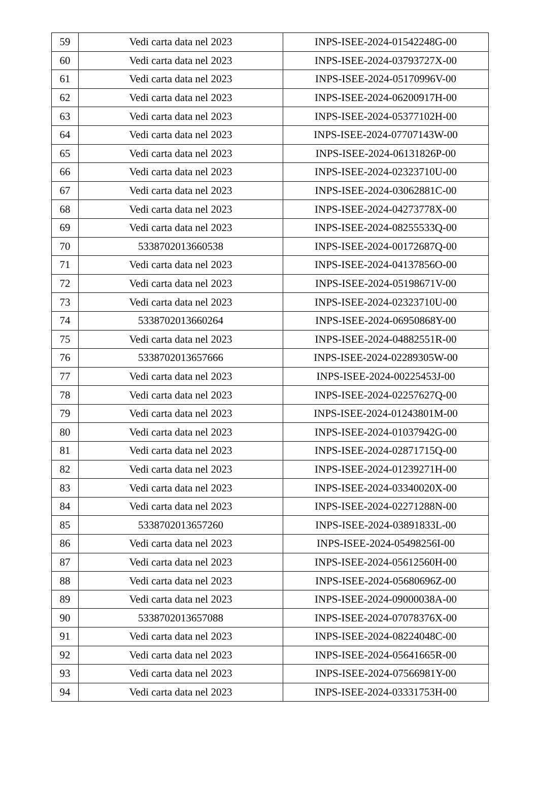| 59 | Vedi carta data nel 2023 | INPS-ISEE-2024-01542248G-00 |
| 60 | Vedi carta data nel 2023 | INPS-ISEE-2024-03793727X-00 |
| 61 | Vedi carta data nel 2023 | INPS-ISEE-2024-05170996V-00 |
| 62 | Vedi carta data nel 2023 | INPS-ISEE-2024-06200917H-00 |
| 63 | Vedi carta data nel 2023 | INPS-ISEE-2024-05377102H-00 |
| 64 | Vedi carta data nel 2023 | INPS-ISEE-2024-07707143W-00 |
| 65 | Vedi carta data nel 2023 | INPS-ISEE-2024-06131826P-00 |
| 66 | Vedi carta data nel 2023 | INPS-ISEE-2024-02323710U-00 |
| 67 | Vedi carta data nel 2023 | INPS-ISEE-2024-03062881C-00 |
| 68 | Vedi carta data nel 2023 | INPS-ISEE-2024-04273778X-00 |
| 69 | Vedi carta data nel 2023 | INPS-ISEE-2024-08255533Q-00 |
| 70 | 5338702013660538 | INPS-ISEE-2024-00172687Q-00 |
| 71 | Vedi carta data nel 2023 | INPS-ISEE-2024-04137856O-00 |
| 72 | Vedi carta data nel 2023 | INPS-ISEE-2024-05198671V-00 |
| 73 | Vedi carta data nel 2023 | INPS-ISEE-2024-02323710U-00 |
| 74 | 5338702013660264 | INPS-ISEE-2024-06950868Y-00 |
| 75 | Vedi carta data nel 2023 | INPS-ISEE-2024-04882551R-00 |
| 76 | 5338702013657666 | INPS-ISEE-2024-02289305W-00 |
| 77 | Vedi carta data nel 2023 | INPS-ISEE-2024-00225453J-00 |
| 78 | Vedi carta data nel 2023 | INPS-ISEE-2024-02257627Q-00 |
| 79 | Vedi carta data nel 2023 | INPS-ISEE-2024-01243801M-00 |
| 80 | Vedi carta data nel 2023 | INPS-ISEE-2024-01037942G-00 |
| 81 | Vedi carta data nel 2023 | INPS-ISEE-2024-02871715Q-00 |
| 82 | Vedi carta data nel 2023 | INPS-ISEE-2024-01239271H-00 |
| 83 | Vedi carta data nel 2023 | INPS-ISEE-2024-03340020X-00 |
| 84 | Vedi carta data nel 2023 | INPS-ISEE-2024-02271288N-00 |
| 85 | 5338702013657260 | INPS-ISEE-2024-03891833L-00 |
| 86 | Vedi carta data nel 2023 | INPS-ISEE-2024-05498256I-00 |
| 87 | Vedi carta data nel 2023 | INPS-ISEE-2024-05612560H-00 |
| 88 | Vedi carta data nel 2023 | INPS-ISEE-2024-05680696Z-00 |
| 89 | Vedi carta data nel 2023 | INPS-ISEE-2024-09000038A-00 |
| 90 | 5338702013657088 | INPS-ISEE-2024-07078376X-00 |
| 91 | Vedi carta data nel 2023 | INPS-ISEE-2024-08224048C-00 |
| 92 | Vedi carta data nel 2023 | INPS-ISEE-2024-05641665R-00 |
| 93 | Vedi carta data nel 2023 | INPS-ISEE-2024-07566981Y-00 |
| 94 | Vedi carta data nel 2023 | INPS-ISEE-2024-03331753H-00 |